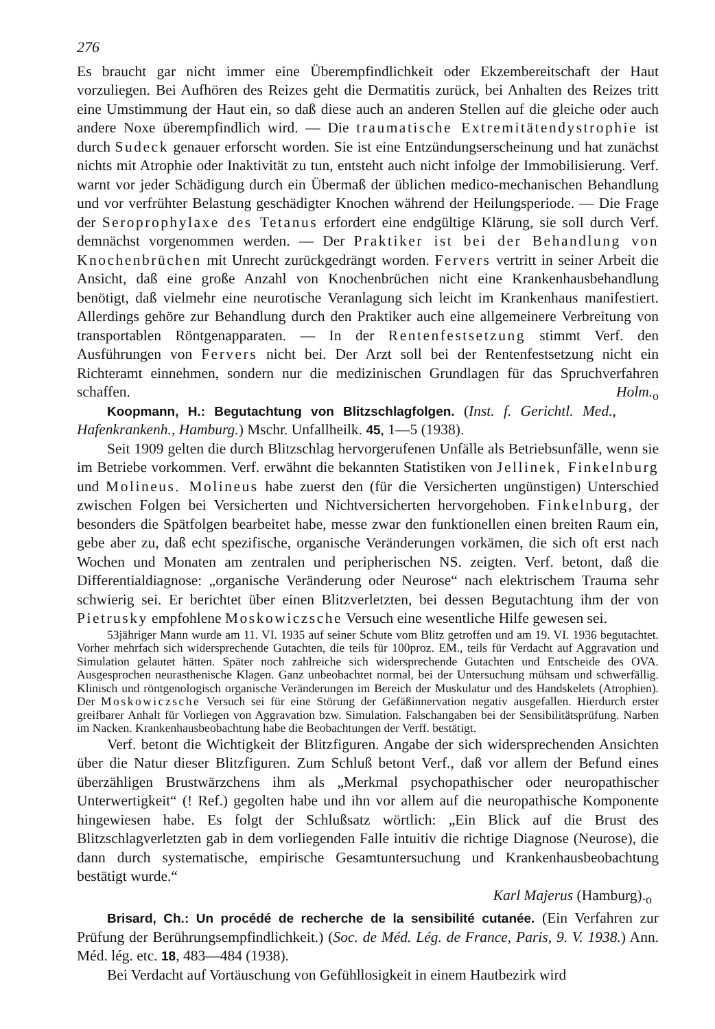276
Es braucht gar nicht immer eine Überempfindlichkeit oder Ekzembereitschaft der Haut vorzuliegen. Bei Aufhören des Reizes geht die Dermatitis zurück, bei Anhalten des Reizes tritt eine Umstimmung der Haut ein, so daß diese auch an anderen Stellen auf die gleiche oder auch andere Noxe überempfindlich wird. — Die traumatische Extremitätendystrophie ist durch Sudeck genauer erforscht worden. Sie ist eine Entzündungserscheinung und hat zunächst nichts mit Atrophie oder Inaktivität zu tun, entsteht auch nicht infolge der Immobilisierung. Verf. warnt vor jeder Schädigung durch ein Übermaß der üblichen medico-mechanischen Behandlung und vor verfrühter Belastung geschädigter Knochen während der Heilungsperiode. — Die Frage der Seroprophylaxe des Tetanus erfordert eine endgültige Klärung, sie soll durch Verf. demnächst vorgenommen werden. — Der Praktiker ist bei der Behandlung von Knochenbrüchen mit Unrecht zurückgedrängt worden. Fervers vertritt in seiner Arbeit die Ansicht, daß eine große Anzahl von Knochenbrüchen nicht eine Krankenhausbehandlung benötigt, daß vielmehr eine neurotische Veranlagung sich leicht im Krankenhaus manifestiert. Allerdings gehöre zur Behandlung durch den Praktiker auch eine allgemeinere Verbreitung von transportablen Röntgenapparaten. — In der Rentenfestsetzung stimmt Verf. den Ausführungen von Fervers nicht bei. Der Arzt soll bei der Rentenfestsetzung nicht ein Richteramt einnehmen, sondern nur die medizinischen Grundlagen für das Spruchverfahren schaffen. Holm.<sub>o</sub>
Koopmann, H.: Begutachtung von Blitzschlagfolgen. (Inst. f. Gerichtl. Med., Hafenkrankenh., Hamburg.) Mschr. Unfallheilk. 45, 1—5 (1938).
Seit 1909 gelten die durch Blitzschlag hervorgerufenen Unfälle als Betriebsunfälle, wenn sie im Betriebe vorkommen. Verf. erwähnt die bekannten Statistiken von Jellinek, Finkelnburg und Molineus. Molineus habe zuerst den (für die Versicherten ungünstigen) Unterschied zwischen Folgen bei Versicherten und Nichtversicherten hervorgehoben. Finkelnburg, der besonders die Spätfolgen bearbeitet habe, messe zwar den funktionellen einen breiten Raum ein, gebe aber zu, daß echt spezifische, organische Veränderungen vorkämen, die sich oft erst nach Wochen und Monaten am zentralen und peripherischen NS. zeigten. Verf. betont, daß die Differentialdiagnose: „organische Veränderung oder Neurose“ nach elektrischem Trauma sehr schwierig sei. Er berichtet über einen Blitzverletzten, bei dessen Begutachtung ihm der von Pietrusky empfohlene Moskowiczsche Versuch eine wesentliche Hilfe gewesen sei.
53jähriger Mann wurde am 11. VI. 1935 auf seiner Schute vom Blitz getroffen und am 19. VI. 1936 begutachtet. Vorher mehrfach sich widersprechende Gutachten, die teils für 100proz. EM., teils für Verdacht auf Aggravation und Simulation gelautet hätten. Später noch zahlreiche sich widersprechende Gutachten und Entscheide des OVA. Ausgesprochen neurasthenische Klagen. Ganz unbeobachtet normal, bei der Untersuchung mühsam und schwerfällig. Klinisch und röntgenologisch organische Veränderungen im Bereich der Muskulatur und des Handskelets (Atrophien). Der Moskowiczsche Versuch sei für eine Störung der Gefäßinnervation negativ ausgefallen. Hierdurch erster greifbarer Anhalt für Vorliegen von Aggravation bzw. Simulation. Falschangaben bei der Sensibilitätsprüfung. Narben im Nacken. Krankenhausbeobachtung habe die Beobachtungen der Verff. bestätigt.
Verf. betont die Wichtigkeit der Blitzfiguren. Angabe der sich widersprechenden Ansichten über die Natur dieser Blitzfiguren. Zum Schluß betont Verf., daß vor allem der Befund eines überzähligen Brustwärzchens ihm als „Merkmal psychopathischer oder neuropathischer Unterwertigkeit“ (! Ref.) gegolten habe und ihn vor allem auf die neuropathische Komponente hingewiesen habe. Es folgt der Schlußsatz wörtlich: „Ein Blick auf die Brust des Blitzschlagverletzten gab in dem vorliegenden Falle intuitiv die richtige Diagnose (Neurose), die dann durch systematische, empirische Gesamtuntersuchung und Krankenhausbeobachtung bestätigt wurde.“
Karl Majerus (Hamburg).<sub>o</sub>
Brisard, Ch.: Un procédé de recherche de la sensibilité cutanée. (Ein Verfahren zur Prüfung der Berührungsempfindlichkeit.) (Soc. de Méd. Lég. de France, Paris, 9. V. 1938.) Ann. Méd. lég. etc. 18, 483—484 (1938).
Bei Verdacht auf Vortäuschung von Gefühllosigkeit in einem Hautbezirk wird